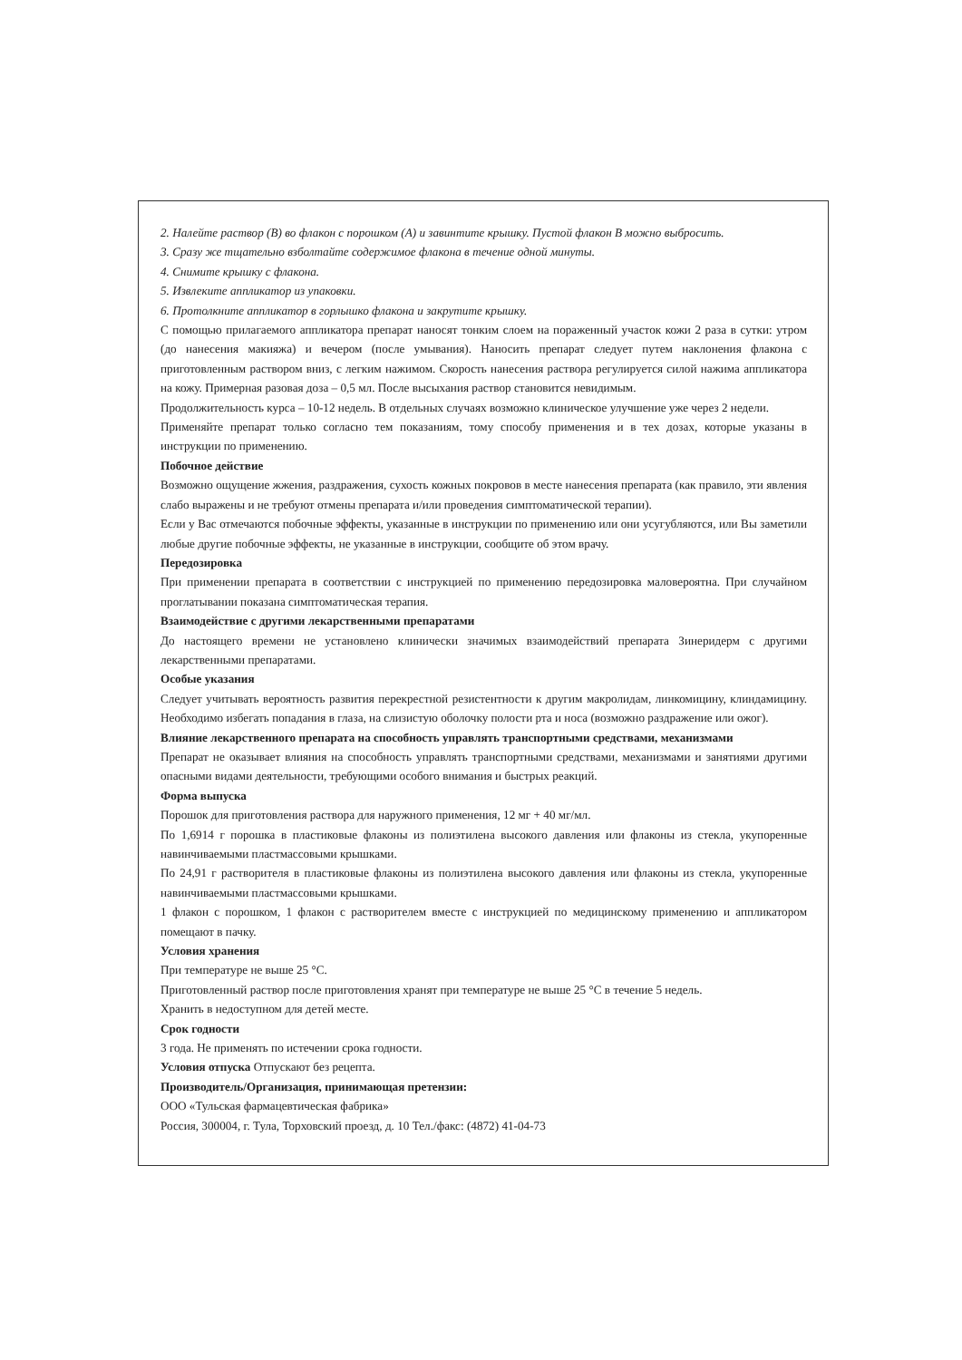2. Налейте раствор (В) во флакон с порошком (А) и завинтите крышку. Пустой флакон В можно выбросить.
3. Сразу же тщательно взболтайте содержимое флакона в течение одной минуты.
4. Снимите крышку с флакона.
5. Извлеките аппликатор из упаковки.
6. Протолкните аппликатор в горлышко флакона и закрутите крышку.
С помощью прилагаемого аппликатора препарат наносят тонким слоем на пораженный участок кожи 2 раза в сутки: утром (до нанесения макияжа) и вечером (после умывания). Наносить препарат следует путем наклонения флакона с приготовленным раствором вниз, с легким нажимом. Скорость нанесения раствора регулируется силой нажима аппликатора на кожу. Примерная разовая доза – 0,5 мл. После высыхания раствор становится невидимым.
Продолжительность курса – 10-12 недель. В отдельных случаях возможно клиническое улучшение уже через 2 недели.
Применяйте препарат только согласно тем показаниям, тому способу применения и в тех дозах, которые указаны в инструкции по применению.
Побочное действие
Возможно ощущение жжения, раздражения, сухость кожных покровов в месте нанесения препарата (как правило, эти явления слабо выражены и не требуют отмены препарата и/или проведения симптоматической терапии).
Если у Вас отмечаются побочные эффекты, указанные в инструкции по применению или они усугубляются, или Вы заметили любые другие побочные эффекты, не указанные в инструкции, сообщите об этом врачу.
Передозировка
При применении препарата в соответствии с инструкцией по применению передозировка маловероятна. При случайном проглатывании показана симптоматическая терапия.
Взаимодействие с другими лекарственными препаратами
До настоящего времени не установлено клинически значимых взаимодействий препарата Зинеридерм с другими лекарственными препаратами.
Особые указания
Следует учитывать вероятность развития перекрестной резистентности к другим макролидам, линкомицину, клиндамицину. Необходимо избегать попадания в глаза, на слизистую оболочку полости рта и носа (возможно раздражение или ожог).
Влияние лекарственного препарата на способность управлять транспортными средствами, механизмами
Препарат не оказывает влияния на способность управлять транспортными средствами, механизмами и занятиями другими опасными видами деятельности, требующими особого внимания и быстрых реакций.
Форма выпуска
Порошок для приготовления раствора для наружного применения, 12 мг + 40 мг/мл.
По 1,6914 г порошка в пластиковые флаконы из полиэтилена высокого давления или флаконы из стекла, укупоренные навинчиваемыми пластмассовыми крышками.
По 24,91 г растворителя в пластиковые флаконы из полиэтилена высокого давления или флаконы из стекла, укупоренные навинчиваемыми пластмассовыми крышками.
1 флакон с порошком, 1 флакон с растворителем вместе с инструкцией по медицинскому применению и аппликатором помещают в пачку.
Условия хранения
При температуре не выше 25 °С.
Приготовленный раствор после приготовления хранят при температуре не выше 25 °С в течение 5 недель.
Хранить в недоступном для детей месте.
Срок годности
3 года. Не применять по истечении срока годности.
Условия отпуска Отпускают без рецепта.
Производитель/Организация, принимающая претензии:
ООО «Тульская фармацевтическая фабрика»
Россия, 300004, г. Тула, Торховский проезд, д. 10 Тел./факс: (4872) 41-04-73